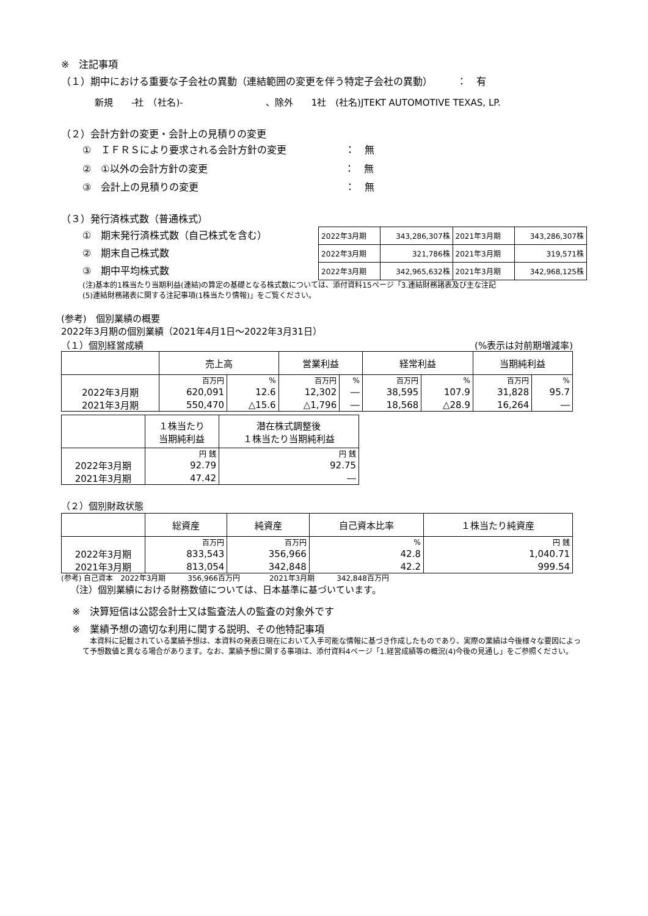※　注記事項
（１）期中における重要な子会社の異動（連結範囲の変更を伴う特定子会社の異動）　　　：　有
新規　　-社　（社名)-　　　　　　　　　、除外　　1社　(社名)JTEKT AUTOMOTIVE TEXAS, LP.
（２）会計方針の変更・会計上の見積りの変更
①　ＩＦＲＳにより要求される会計方針の変更　　　　　　：　無
②　①以外の会計方針の変更　　　　　　　　　　　　　　：　無
③　会計上の見積りの変更　　　　　　　　　　　　　　　：　無
（３）発行済株式数（普通株式）
①　期末発行済株式数（自己株式を含む）
②　期末自己株式数
③　期中平均株式数
| 2022年3月期 | 343,286,307株 | 2021年3月期 | 343,286,307株 |
| 2022年3月期 | 321,786株 | 2021年3月期 | 319,571株 |
| 2022年3月期 | 342,965,632株 | 2021年3月期 | 342,968,125株 |
(注)基本的1株当たり当期利益(連結)の算定の基礎となる株式数については、添付資料15ページ「3.連結財務諸表及び主な注記
(5)連結財務諸表に関する注記事項(1株当たり情報)」をご覧ください。
(参考)　個別業績の概要
2022年3月期の個別業績（2021年4月1日～2022年3月31日）
（１）個別経営成績 (%表示は対前期増減率)
| | 売上高 | | 営業利益 | | 経常利益 | | 当期純利益 | |
| --- | --- | --- | --- | --- | --- | --- | --- | --- |
| | 百万円 | % | 百万円 | % | 百万円 | % | 百万円 | % |
| 2022年3月期 | 620,091 | 12.6 | 12,302 | ― | 38,595 | 107.9 | 31,828 | 95.7 |
| 2021年3月期 | 550,470 | △15.6 | △1,796 | ― | 18,568 | △28.9 | 16,264 | ― |
| | １株当たり 当期純利益 | 潜在株式調整後 １株当たり当期純利益 |
| --- | --- | --- |
| | 円 銭 | 円 銭 |
| 2022年3月期 | 92.79 | 92.75 |
| 2021年3月期 | 47.42 | ― |
（２）個別財政状態
| | 総資産 | 純資産 | 自己資本比率 | １株当たり純資産 |
| --- | --- | --- | --- | --- |
| | 百万円 | 百万円 | % | 円 銭 |
| 2022年3月期 | 833,543 | 356,966 | 42.8 | 1,040.71 |
| 2021年3月期 | 813,054 | 342,848 | 42.2 | 999.54 |
(参考) 自己資本　2022年3月期　　　356,966百万円　　　　2021年3月期　　　342,848百万円
（注）個別業績における財務数値については、日本基準に基づいています。
※　決算短信は公認会計士又は監査法人の監査の対象外です
※　業績予想の適切な利用に関する説明、その他特記事項
　本資料に記載されている業績予想は、本資料の発表日現在において入手可能な情報に基づき作成したものであり、実際の業績は今後様々な要因によって予想数値と異なる場合があります。なお、業績予想に関する事項は、添付資料4ページ「1.経営成績等の概況(4)今後の見通し」をご参照ください。